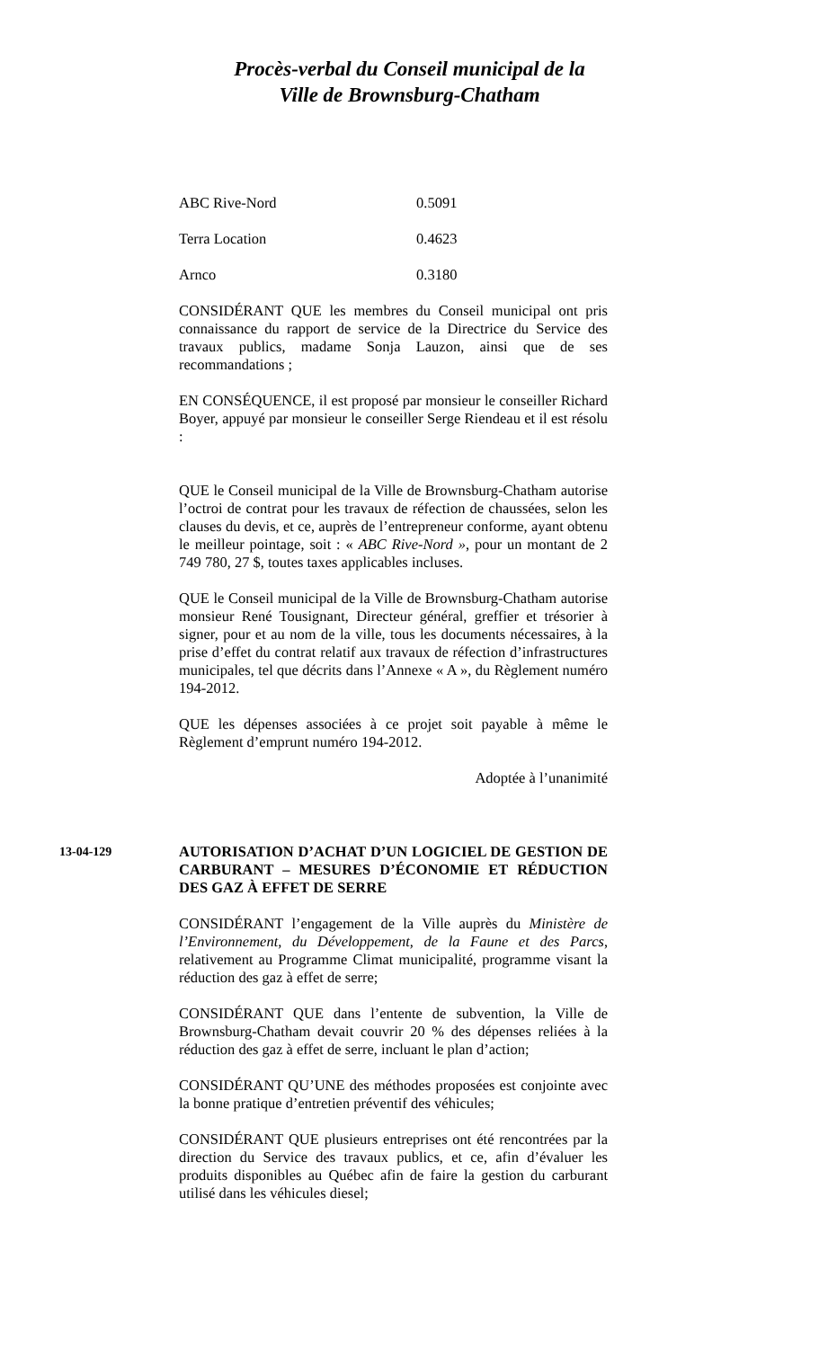Procès-verbal du Conseil municipal de la
Ville de Brownsburg-Chatham
| ABC Rive-Nord | 0.5091 |
| Terra Location | 0.4623 |
| Arnco | 0.3180 |
CONSIDÉRANT QUE les membres du Conseil municipal ont pris connaissance du rapport de service de la Directrice du Service des travaux publics, madame Sonja Lauzon, ainsi que de ses recommandations ;
EN CONSÉQUENCE, il est proposé par monsieur le conseiller Richard Boyer, appuyé par monsieur le conseiller Serge Riendeau et il est résolu :
QUE le Conseil municipal de la Ville de Brownsburg-Chatham autorise l’octroi de contrat pour les travaux de réfection de chaussées, selon les clauses du devis, et ce, auprès de l’entrepreneur conforme, ayant obtenu le meilleur pointage, soit : « ABC Rive-Nord », pour un montant de 2 749 780, 27 $, toutes taxes applicables incluses.
QUE le Conseil municipal de la Ville de Brownsburg-Chatham autorise monsieur René Tousignant, Directeur général, greffier et trésorier à signer, pour et au nom de la ville, tous les documents nécessaires, à la prise d’effet du contrat relatif aux travaux de réfection d’infrastructures municipales, tel que décrits dans l’Annexe « A », du Règlement numéro 194-2012.
QUE les dépenses associées à ce projet soit payable à même le Règlement d’emprunt numéro 194-2012.
Adoptée à l’unanimité
13-04-129
AUTORISATION D’ACHAT D’UN LOGICIEL DE GESTION DE CARBURANT – MESURES D’ÉCONOMIE ET RÉDUCTION DES GAZ À EFFET DE SERRE
CONSIDÉRANT l’engagement de la Ville auprès du Ministère de l’Environnement, du Développement, de la Faune et des Parcs, relativement au Programme Climat municipalité, programme visant la réduction des gaz à effet de serre;
CONSIDÉRANT QUE dans l’entente de subvention, la Ville de Brownsburg-Chatham devait couvrir 20 % des dépenses reliées à la réduction des gaz à effet de serre, incluant le plan d’action;
CONSIDÉRANT QU’UNE des méthodes proposées est conjointe avec la bonne pratique d’entretien préventif des véhicules;
CONSIDÉRANT QUE plusieurs entreprises ont été rencontrées par la direction du Service des travaux publics, et ce, afin d’évaluer les produits disponibles au Québec afin de faire la gestion du carburant utilisé dans les véhicules diesel;